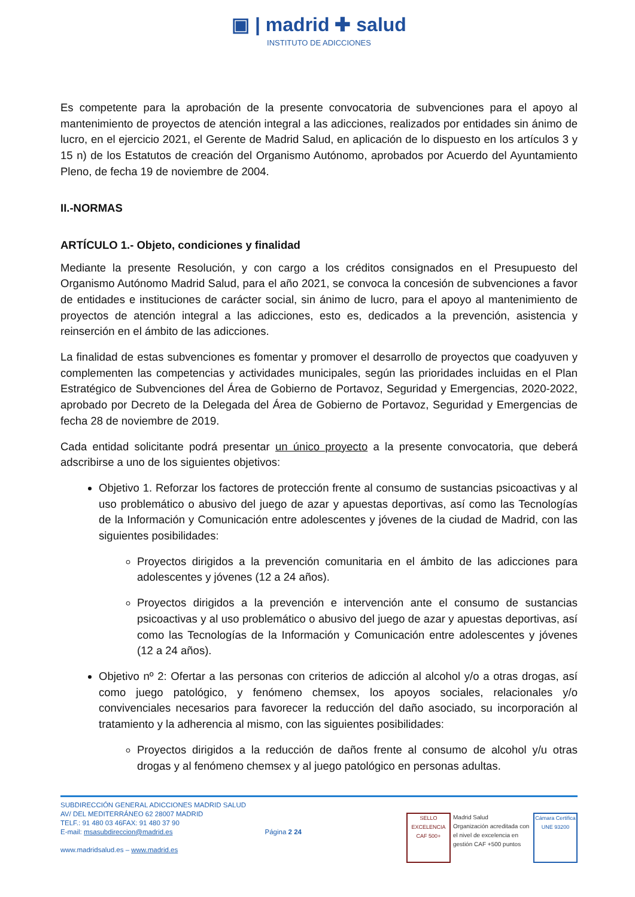▣ | madrid ✚ salud
INSTITUTO DE ADICCIONES
Es competente para la aprobación de la presente convocatoria de subvenciones para el apoyo al mantenimiento de proyectos de atención integral a las adicciones, realizados por entidades sin ánimo de lucro, en el ejercicio 2021, el Gerente de Madrid Salud, en aplicación de lo dispuesto en los artículos 3 y 15 n) de los Estatutos de creación del Organismo Autónomo, aprobados por Acuerdo del Ayuntamiento Pleno, de fecha 19 de noviembre de 2004.
II.-NORMAS
ARTÍCULO 1.- Objeto, condiciones y finalidad
Mediante la presente Resolución, y con cargo a los créditos consignados en el Presupuesto del Organismo Autónomo Madrid Salud, para el año 2021, se convoca la concesión de subvenciones a favor de entidades e instituciones de carácter social, sin ánimo de lucro, para el apoyo al mantenimiento de proyectos de atención integral a las adicciones, esto es, dedicados a la prevención, asistencia y reinserción en el ámbito de las adicciones.
La finalidad de estas subvenciones es fomentar y promover el desarrollo de proyectos que coadyuven y complementen las competencias y actividades municipales, según las prioridades incluidas en el Plan Estratégico de Subvenciones del Área de Gobierno de Portavoz, Seguridad y Emergencias, 2020-2022, aprobado por Decreto de la Delegada del Área de Gobierno de Portavoz, Seguridad y Emergencias de fecha 28 de noviembre de 2019.
Cada entidad solicitante podrá presentar un único proyecto a la presente convocatoria, que deberá adscribirse a uno de los siguientes objetivos:
Objetivo 1. Reforzar los factores de protección frente al consumo de sustancias psicoactivas y al uso problemático o abusivo del juego de azar y apuestas deportivas, así como las Tecnologías de la Información y Comunicación entre adolescentes y jóvenes de la ciudad de Madrid, con las siguientes posibilidades:
Proyectos dirigidos a la prevención comunitaria en el ámbito de las adicciones para adolescentes y jóvenes (12 a 24 años).
Proyectos dirigidos a la prevención e intervención ante el consumo de sustancias psicoactivas y al uso problemático o abusivo del juego de azar y apuestas deportivas, así como las Tecnologías de la Información y Comunicación entre adolescentes y jóvenes (12 a 24 años).
Objetivo nº 2: Ofertar a las personas con criterios de adicción al alcohol y/o a otras drogas, así como juego patológico, y fenómeno chemsex, los apoyos sociales, relacionales y/o convivenciales necesarios para favorecer la reducción del daño asociado, su incorporación al tratamiento y la adherencia al mismo, con las siguientes posibilidades:
Proyectos dirigidos a la reducción de daños frente al consumo de alcohol y/u otras drogas y al fenómeno chemsex y al juego patológico en personas adultas.
SUBDIRECCIÓN GENERAL ADICCIONES MADRID SALUD
AV/ DEL MEDITERRÁNEO 62 28007 MADRID
TELF.: 91 480 03 46FAX: 91 480 37 90
E-mail: msasubdireccion@madrid.es
www.madridsalud.es – www.madrid.es
Página 2 24
SELLO EXCELENCIA
CAF 500+
Madrid Salud
Organización acreditada con el nivel de excelencia en gestión CAF +500 puntos
Cámara Certifica
UNE 93200